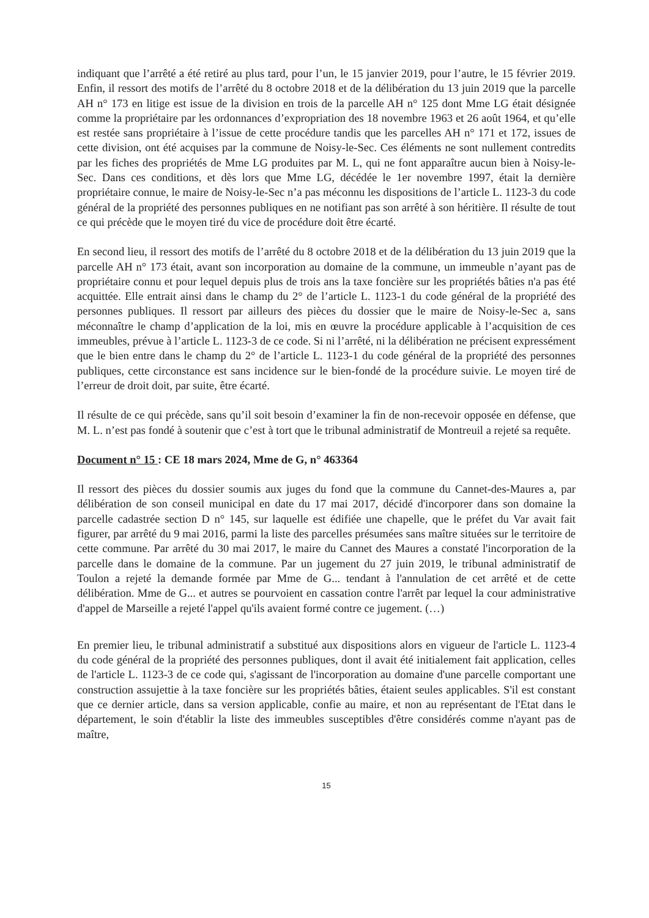indiquant que l’arrêté a été retiré au plus tard, pour l’un, le 15 janvier 2019, pour l’autre, le 15 février 2019. Enfin, il ressort des motifs de l’arrêté du 8 octobre 2018 et de la délibération du 13 juin 2019 que la parcelle AH n° 173 en litige est issue de la division en trois de la parcelle AH n° 125 dont Mme LG était désignée comme la propriétaire par les ordonnances d’expropriation des 18 novembre 1963 et 26 août 1964, et qu’elle est restée sans propriétaire à l’issue de cette procédure tandis que les parcelles AH n° 171 et 172, issues de cette division, ont été acquises par la commune de Noisy-le-Sec. Ces éléments ne sont nullement contredits par les fiches des propriétés de Mme LG produites par M. L, qui ne font apparaître aucun bien à Noisy-le-Sec. Dans ces conditions, et dès lors que Mme LG, décédée le 1er novembre 1997, était la dernière propriétaire connue, le maire de Noisy-le-Sec n’a pas méconnu les dispositions de l’article L. 1123-3 du code général de la propriété des personnes publiques en ne notifiant pas son arrêté à son héritière. Il résulte de tout ce qui précède que le moyen tiré du vice de procédure doit être écarté.
En second lieu, il ressort des motifs de l’arrêté du 8 octobre 2018 et de la délibération du 13 juin 2019 que la parcelle AH n° 173 était, avant son incorporation au domaine de la commune, un immeuble n’ayant pas de propriétaire connu et pour lequel depuis plus de trois ans la taxe foncière sur les propriétés bâties n'a pas été acquittée. Elle entrait ainsi dans le champ du 2° de l’article L. 1123-1 du code général de la propriété des personnes publiques. Il ressort par ailleurs des pièces du dossier que le maire de Noisy-le-Sec a, sans méconnaître le champ d’application de la loi, mis en œuvre la procédure applicable à l’acquisition de ces immeubles, prévue à l’article L. 1123-3 de ce code. Si ni l’arrêté, ni la délibération ne précisent expressément que le bien entre dans le champ du 2° de l’article L. 1123-1 du code général de la propriété des personnes publiques, cette circonstance est sans incidence sur le bien-fondé de la procédure suivie. Le moyen tiré de l’erreur de droit doit, par suite, être écarté.
Il résulte de ce qui précède, sans qu’il soit besoin d’examiner la fin de non-recevoir opposée en défense, que M. L. n’est pas fondé à soutenir que c’est à tort que le tribunal administratif de Montreuil a rejeté sa requête.
Document n° 15 : CE 18 mars 2024, Mme de G, n° 463364
Il ressort des pièces du dossier soumis aux juges du fond que la commune du Cannet-des-Maures a, par délibération de son conseil municipal en date du 17 mai 2017, décidé d'incorporer dans son domaine la parcelle cadastrée section D n° 145, sur laquelle est édifiée une chapelle, que le préfet du Var avait fait figurer, par arrêté du 9 mai 2016, parmi la liste des parcelles présumées sans maître situées sur le territoire de cette commune. Par arrêté du 30 mai 2017, le maire du Cannet des Maures a constaté l'incorporation de la parcelle dans le domaine de la commune. Par un jugement du 27 juin 2019, le tribunal administratif de Toulon a rejeté la demande formée par Mme de G... tendant à l'annulation de cet arrêté et de cette délibération. Mme de G... et autres se pourvoient en cassation contre l'arrêt par lequel la cour administrative d'appel de Marseille a rejeté l'appel qu'ils avaient formé contre ce jugement. (…)
En premier lieu, le tribunal administratif a substitué aux dispositions alors en vigueur de l'article L. 1123-4 du code général de la propriété des personnes publiques, dont il avait été initialement fait application, celles de l'article L. 1123-3 de ce code qui, s'agissant de l'incorporation au domaine d'une parcelle comportant une construction assujettie à la taxe foncière sur les propriétés bâties, étaient seules applicables. S'il est constant que ce dernier article, dans sa version applicable, confie au maire, et non au représentant de l'Etat dans le département, le soin d'établir la liste des immeubles susceptibles d'être considérés comme n'ayant pas de maître,
15